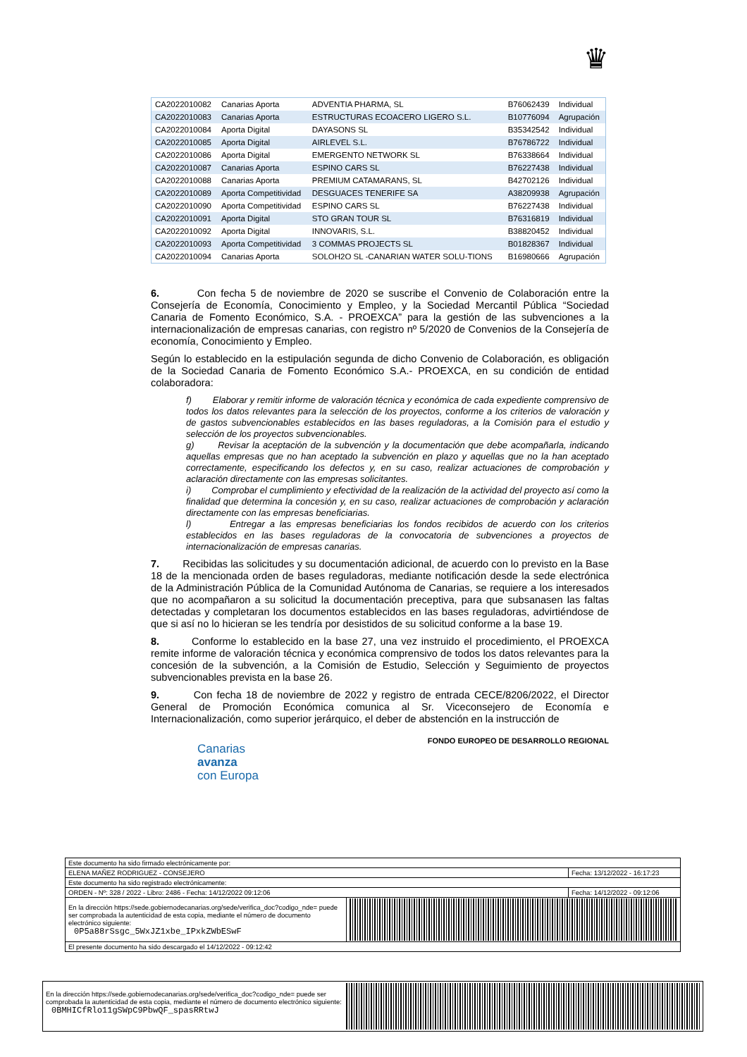♛
| CA2022010082 | Canarias Aporta | ADVENTIA PHARMA, SL | B76062439 | Individual |
| CA2022010083 | Canarias Aporta | ESTRUCTURAS ECOACERO LIGERO S.L. | B10776094 | Agrupación |
| CA2022010084 | Aporta Digital | DAYASONS SL | B35342542 | Individual |
| CA2022010085 | Aporta Digital | AIRLEVEL S.L. | B76786722 | Individual |
| CA2022010086 | Aporta Digital | EMERGENTO NETWORK SL | B76338664 | Individual |
| CA2022010087 | Canarias Aporta | ESPINO CARS SL | B76227438 | Individual |
| CA2022010088 | Canarias Aporta | PREMIUM CATAMARANS, SL | B42702126 | Individual |
| CA2022010089 | Aporta Competitividad | DESGUACES TENERIFE SA | A38209938 | Agrupación |
| CA2022010090 | Aporta Competitividad | ESPINO CARS SL | B76227438 | Individual |
| CA2022010091 | Aporta Digital | STO GRAN TOUR SL | B76316819 | Individual |
| CA2022010092 | Aporta Digital | INNOVARIS, S.L. | B38820452 | Individual |
| CA2022010093 | Aporta Competitividad | 3 COMMAS PROJECTS SL | B01828367 | Individual |
| CA2022010094 | Canarias Aporta | SOLOH2O SL -CANARIAN WATER SOLU-TIONS | B16980666 | Agrupación |
6. Con fecha 5 de noviembre de 2020 se suscribe el Convenio de Colaboración entre la Consejería de Economía, Conocimiento y Empleo, y la Sociedad Mercantil Pública “Sociedad Canaria de Fomento Económico, S.A. - PROEXCA” para la gestión de las subvenciones a la internacionalización de empresas canarias, con registro nº 5/2020 de Convenios de la Consejería de economía, Conocimiento y Empleo.
Según lo establecido en la estipulación segunda de dicho Convenio de Colaboración, es obligación de la Sociedad Canaria de Fomento Económico S.A.- PROEXCA, en su condición de entidad colaboradora:
f) Elaborar y remitir informe de valoración técnica y económica de cada expediente comprensivo de todos los datos relevantes para la selección de los proyectos, conforme a los criterios de valoración y de gastos subvencionables establecidos en las bases reguladoras, a la Comisión para el estudio y selección de los proyectos subvencionables.
g) Revisar la aceptación de la subvención y la documentación que debe acompañarla, indicando aquellas empresas que no han aceptado la subvención en plazo y aquellas que no la han aceptado correctamente, especificando los defectos y, en su caso, realizar actuaciones de comprobación y aclaración directamente con las empresas solicitantes.
i) Comprobar el cumplimiento y efectividad de la realización de la actividad del proyecto así como la finalidad que determina la concesión y, en su caso, realizar actuaciones de comprobación y aclaración directamente con las empresas beneficiarias.
l) Entregar a las empresas beneficiarias los fondos recibidos de acuerdo con los criterios establecidos en las bases reguladoras de la convocatoria de subvenciones a proyectos de internacionalización de empresas canarias.
7. Recibidas las solicitudes y su documentación adicional, de acuerdo con lo previsto en la Base 18 de la mencionada orden de bases reguladoras, mediante notificación desde la sede electrónica de la Administración Pública de la Comunidad Autónoma de Canarias, se requiere a los interesados que no acompañaron a su solicitud la documentación preceptiva, para que subsanasen las faltas detectadas y completaran los documentos establecidos en las bases reguladoras, advirtiéndose de que si así no lo hicieran se les tendría por desistidos de su solicitud conforme a la base 19.
8. Conforme lo establecido en la base 27, una vez instruido el procedimiento, el PROEXCA remite informe de valoración técnica y económica comprensivo de todos los datos relevantes para la concesión de la subvención, a la Comisión de Estudio, Selección y Seguimiento de proyectos subvencionables prevista en la base 26.
9. Con fecha 18 de noviembre de 2022 y registro de entrada CECE/8206/2022, el Director General de Promoción Económica comunica al Sr. Viceconsejero de Economía e Internacionalización, como superior jerárquico, el deber de abstención en la instrucción de
FONDO EUROPEO DE DESARROLLO REGIONAL
Canarias
avanza
con Europa
| Este documento ha sido firmado electrónicamente por: | | |
| ELENA MAÑEZ RODRIGUEZ - CONSEJERO | | Fecha: 13/12/2022 - 16:17:23 |
| Este documento ha sido registrado electrónicamente: | | |
| ORDEN - Nº: 328 / 2022 - Libro: 2486 - Fecha: 14/12/2022 09:12:06 | | Fecha: 14/12/2022 - 09:12:06 |
| En la dirección https://sede.gobiernodecanarias.org/sede/verifica_doc?codigo_nde= puede ser comprobada la autenticidad de esta copia, mediante el número de documento electrónico siguiente: 0P5a88rSsgc_5WxJZ1xbe_IPxkZWbESwF | | |
| El presente documento ha sido descargado el 14/12/2022 - 09:12:42 | | |
En la dirección https://sede.gobiernodecanarias.org/sede/verifica_doc?codigo_nde= puede ser comprobada la autenticidad de esta copia, mediante el número de documento electrónico siguiente:
0BMHICfRlo11gSWpC9PbwQF_spasRRtwJ